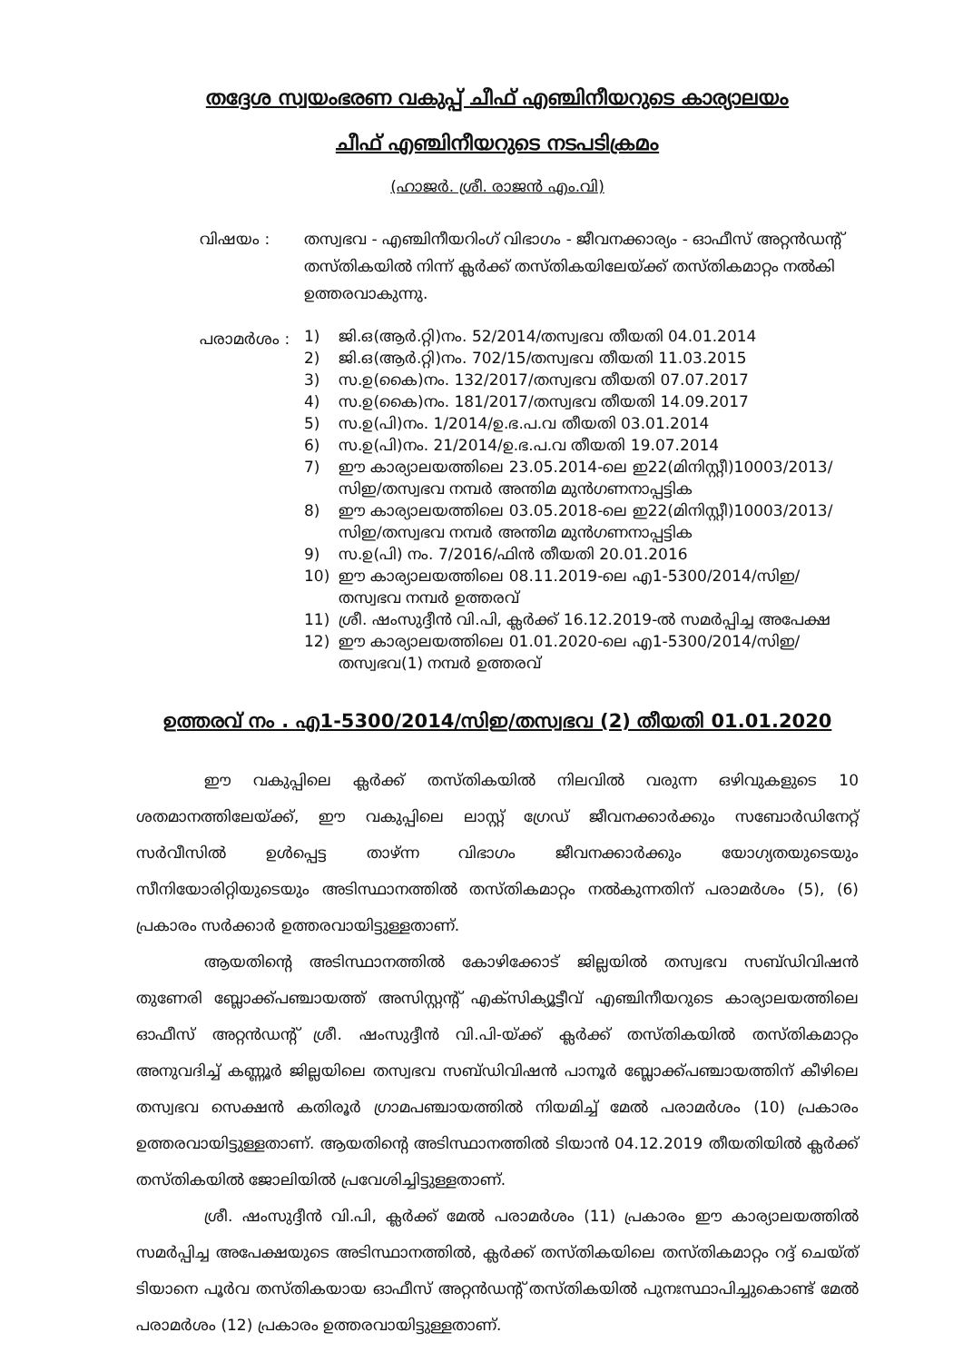തദ്ദേശ സ്വയംഭരണ വകുപ്പ് ചീഫ് എഞ്ചിനീയറുടെ കാര്യാലയം
ചീഫ് എഞ്ചിനീയറുടെ നടപടിക്രമം
(ഹാജർ. ശ്രീ. രാജൻ എം.വി)
വിഷയം : തസ്വഭവ - എഞ്ചിനീയറിംഗ് വിഭാഗം - ജീവനക്കാര്യം - ഓഫീസ് അറ്റൻഡന്റ് തസ്തികയിൽ നിന്ന് ക്ലർക്ക് തസ്തികയിലേയ്ക്ക് തസ്തികമാറ്റം നൽകി ഉത്തരവാകുന്നു.
പരാമർശം :
1) ജി.ഒ(ആർ.റ്റി)നം. 52/2014/തസ്വഭവ തീയതി 04.01.2014
2) ജി.ഒ(ആർ.റ്റി)നം. 702/15/തസ്വഭവ തീയതി 11.03.2015
3) സ.ഉ(കൈ)നം. 132/2017/തസ്വഭവ തീയതി 07.07.2017
4) സ.ഉ(കൈ)നം. 181/2017/തസ്വഭവ തീയതി 14.09.2017
5) സ.ഉ(പി)നം. 1/2014/ഉ.ഭ.പ.വ തീയതി 03.01.2014
6) സ.ഉ(പി)നം. 21/2014/ഉ.ഭ.പ.വ തീയതി 19.07.2014
7) ഈ കാര്യാലയത്തിലെ 23.05.2014-ലെ ഇ22(മിനിസ്റ്റീ)10003/2013/ സിഇ/തസ്വഭവ നമ്പർ അന്തിമ മുൻഗണനാപ്പട്ടിക
8) ഈ കാര്യാലയത്തിലെ 03.05.2018-ലെ ഇ22(മിനിസ്റ്റീ)10003/2013/ സിഇ/തസ്വഭവ നമ്പർ അന്തിമ മുൻഗണനാപ്പട്ടിക
9) സ.ഉ(പി) നം. 7/2016/ഫിൻ തീയതി 20.01.2016
10) ഈ കാര്യാലയത്തിലെ 08.11.2019-ലെ എ1-5300/2014/സിഇ/ തസ്വഭവ നമ്പർ ഉത്തരവ്
11) ശ്രീ. ഷംസുദ്ദീൻ വി.പി, ക്ലർക്ക് 16.12.2019-ൽ സമർപ്പിച്ച അപേക്ഷ
12) ഈ കാര്യാലയത്തിലെ 01.01.2020-ലെ എ1-5300/2014/സിഇ/ തസ്വഭവ(1) നമ്പർ ഉത്തരവ്
ഉത്തരവ് നം . എ1-5300/2014/സിഇ/തസ്വഭവ (2) തീയതി 01.01.2020
ഈ വകുപ്പിലെ ക്ലർക്ക് തസ്തികയിൽ നിലവിൽ വരുന്ന ഒഴിവുകളുടെ 10 ശതമാനത്തിലേയ്ക്ക്, ഈ വകുപ്പിലെ ലാസ്റ്റ് ഗ്രേഡ് ജീവനക്കാർക്കും സബോർഡിനേറ്റ് സർവീസിൽ ഉൾപ്പെട്ട താഴ്ന്ന വിഭാഗം ജീവനക്കാർക്കും യോഗ്യതയുടെയും സീനിയോരിറ്റിയുടെയും അടിസ്ഥാനത്തിൽ തസ്തികമാറ്റം നൽകുന്നതിന് പരാമർശം (5), (6) പ്രകാരം സർക്കാർ ഉത്തരവായിട്ടുള്ളതാണ്.
ആയതിന്റെ അടിസ്ഥാനത്തിൽ കോഴിക്കോട് ജില്ലയിൽ തസ്വഭവ സബ്ഡിവിഷൻ തുണേരി ബ്ലോക്ക്പഞ്ചായത്ത് അസിസ്റ്റന്റ് എക്സിക്യൂട്ടീവ് എഞ്ചിനീയറുടെ കാര്യാലയത്തിലെ ഓഫീസ് അറ്റൻഡന്റ് ശ്രീ. ഷംസുദ്ദീൻ വി.പി-യ്ക്ക് ക്ലർക്ക് തസ്തികയിൽ തസ്തികമാറ്റം അനുവദിച്ച് കണ്ണൂർ ജില്ലയിലെ തസ്വഭവ സബ്ഡിവിഷൻ പാനൂർ ബ്ലോക്ക്പഞ്ചായത്തിന് കീഴിലെ തസ്വഭവ സെക്ഷൻ കതിരൂർ ഗ്രാമപഞ്ചായത്തിൽ നിയമിച്ച് മേൽ പരാമർശം (10) പ്രകാരം ഉത്തരവായിട്ടുള്ളതാണ്. ആയതിന്റെ അടിസ്ഥാനത്തിൽ ടിയാൻ 04.12.2019 തീയതിയിൽ ക്ലർക്ക് തസ്തികയിൽ ജോലിയിൽ പ്രവേശിച്ചിട്ടുള്ളതാണ്.
ശ്രീ. ഷംസുദ്ദീൻ വി.പി, ക്ലർക്ക് മേൽ പരാമർശം (11) പ്രകാരം ഈ കാര്യാലയത്തിൽ സമർപ്പിച്ച അപേക്ഷയുടെ അടിസ്ഥാനത്തിൽ, ക്ലർക്ക് തസ്തികയിലെ തസ്തികമാറ്റം റദ്ദ് ചെയ്ത് ടിയാനെ പൂർവ തസ്തികയായ ഓഫീസ് അറ്റൻഡന്റ് തസ്തികയിൽ പുനഃസ്ഥാപിച്ചുകൊണ്ട് മേൽ പരാമർശം (12) പ്രകാരം ഉത്തരവായിട്ടുള്ളതാണ്.